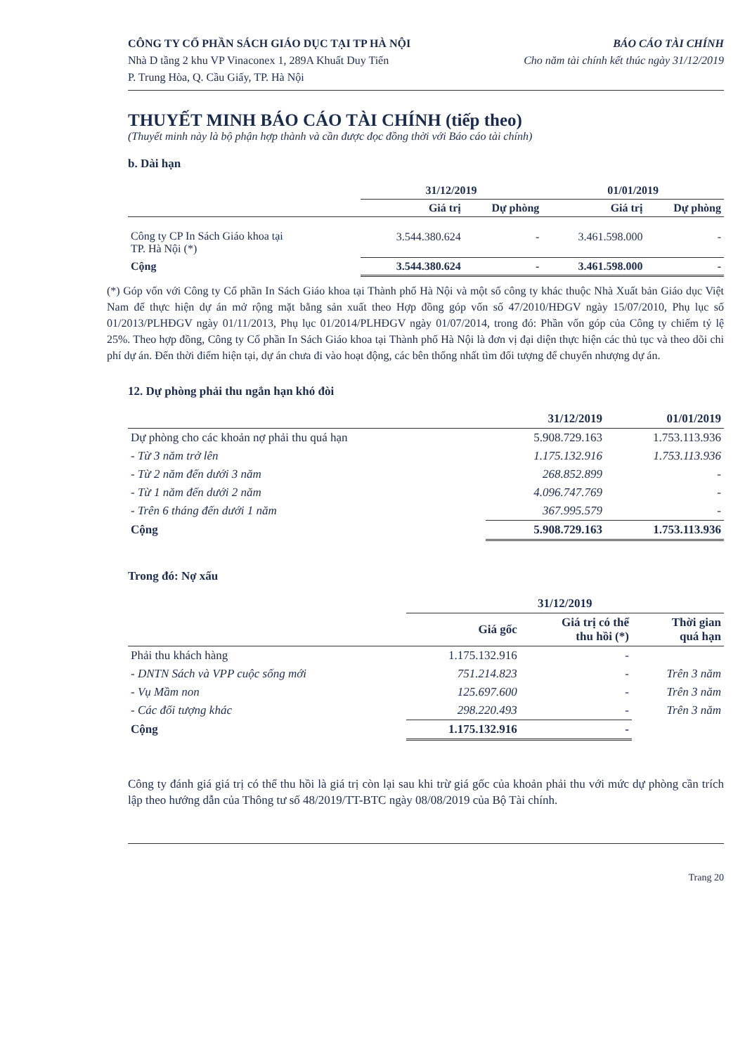CÔNG TY CỔ PHẦN SÁCH GIÁO DỤC TẠI TP HÀ NỘI
Nhà D tầng 2 khu VP Vinaconex 1, 289A Khuất Duy Tiến
P. Trung Hòa, Q. Cầu Giấy, TP. Hà Nội
BÁO CÁO TÀI CHÍNH
Cho năm tài chính kết thúc ngày 31/12/2019
THUYẾT MINH BÁO CÁO TÀI CHÍNH (tiếp theo)
(Thuyết minh này là bộ phận hợp thành và cần được đọc đồng thời với Báo cáo tài chính)
b. Dài hạn
| | 31/12/2019 | | 01/01/2019 | |
| --- | --- | --- | --- | --- |
| | Giá trị | Dự phòng | Giá trị | Dự phòng |
| Công ty CP In Sách Giáo khoa tại TP. Hà Nội (*) | 3.544.380.624 | - | 3.461.598.000 | - |
| Cộng | 3.544.380.624 | - | 3.461.598.000 | - |
(*) Góp vốn với Công ty Cổ phần In Sách Giáo khoa tại Thành phố Hà Nội và một số công ty khác thuộc Nhà Xuất bản Giáo dục Việt Nam để thực hiện dự án mở rộng mặt bằng sản xuất theo Hợp đồng góp vốn số 47/2010/HĐGV ngày 15/07/2010, Phụ lục số 01/2013/PLHĐGV ngày 01/11/2013, Phụ lục 01/2014/PLHĐGV ngày 01/07/2014, trong đó: Phần vốn góp của Công ty chiếm tỷ lệ 25%. Theo hợp đồng, Công ty Cổ phần In Sách Giáo khoa tại Thành phố Hà Nội là đơn vị đại diện thực hiện các thủ tục và theo dõi chi phí dự án. Đến thời điểm hiện tại, dự án chưa đi vào hoạt động, các bên thống nhất tìm đối tượng để chuyển nhượng dự án.
12. Dự phòng phải thu ngắn hạn khó đòi
| | 31/12/2019 | 01/01/2019 |
| --- | --- | --- |
| Dự phòng cho các khoản nợ phải thu quá hạn | 5.908.729.163 | 1.753.113.936 |
| - Từ 3 năm trở lên | 1.175.132.916 | 1.753.113.936 |
| - Từ 2 năm đến dưới 3 năm | 268.852.899 | - |
| - Từ 1 năm đến dưới 2 năm | 4.096.747.769 | - |
| - Trên 6 tháng đến dưới 1 năm | 367.995.579 | - |
| Cộng | 5.908.729.163 | 1.753.113.936 |
Trong đó: Nợ xấu
| | 31/12/2019 | | |
| --- | --- | --- | --- |
| | Giá gốc | Giá trị có thể thu hồi (*) | Thời gian quá hạn |
| Phải thu khách hàng | 1.175.132.916 | - | |
| - DNTN Sách và VPP cuộc sống mới | 751.214.823 | - | Trên 3 năm |
| - Vụ Mầm non | 125.697.600 | - | Trên 3 năm |
| - Các đối tượng khác | 298.220.493 | - | Trên 3 năm |
| Cộng | 1.175.132.916 | - | |
Công ty đánh giá giá trị có thể thu hồi là giá trị còn lại sau khi trừ giá gốc của khoản phải thu với mức dự phòng cần trích lập theo hướng dẫn của Thông tư số 48/2019/TT-BTC ngày 08/08/2019 của Bộ Tài chính.
Trang 20